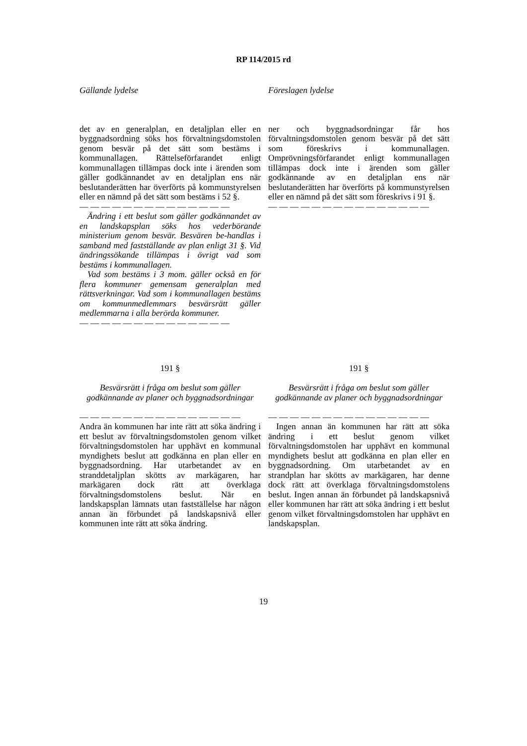RP 114/2015 rd
Gällande lydelse Föreslagen lydelse
det av en generalplan, en detaljplan eller en byggnadsordning söks hos förvaltningsdomstolen genom besvär på det sätt som bestäms i kommunallagen. Rättelseförfarandet enligt kommunallagen tillämpas dock inte i ärenden som gäller godkännandet av en detaljplan ens när beslutanderätten har överförts på kommunstyrelsen eller en nämnd på det sätt som bestäms i 52 §.
— — — — — — — — — — — — — —
Ändring i ett beslut som gäller godkännandet av en landskapsplan söks hos vederbörande ministerium genom besvär. Besvären be-handlas i samband med fastställande av plan enligt 31 §. Vid ändringssökande tillämpas i övrigt vad som bestäms i kommunallagen.
Vad som bestäms i 3 mom. gäller också en för flera kommuner gemensam generalplan med rättsverkningar. Vad som i kommunallagen bestäms om kommunmedlemmars besvärsrätt gäller medlemmarna i alla berörda kommuner.
— — — — — — — — — — — — — —
ner och byggnadsordningar får hos förvaltningsdomstolen genom besvär på det sätt som föreskrivs i kommunallagen. Omprövningsförfarandet enligt kommunallagen tillämpas dock inte i ärenden som gäller godkännande av en detaljplan ens när beslutanderätten har överförts på kommunstyrelsen eller en nämnd på det sätt som föreskrivs i 91 §.
— — — — — — — — — — — — — — —
191 §
Besvärsrätt i fråga om beslut som gäller godkännande av planer och byggnadsordningar
— — — — — — — — — — — — — — —
Andra än kommunen har inte rätt att söka ändring i ett beslut av förvaltningsdomstolen genom vilket förvaltningsdomstolen har upphävt en kommunal myndighets beslut att godkänna en plan eller en byggnadsordning. Har utarbetandet av en stranddetaljplan skötts av markägaren, har markägaren dock rätt att överklaga förvaltningsdomstolens beslut. När en landskapsplan lämnats utan fastställelse har någon annan än förbundet på landskapsnivå eller kommunen inte rätt att söka ändring.
191 §
Besvärsrätt i fråga om beslut som gäller godkännande av planer och byggnadsordningar
— — — — — — — — — — — — — — —
Ingen annan än kommunen har rätt att söka ändring i ett beslut genom vilket förvaltningsdomstolen har upphävt en kommunal myndighets beslut att godkänna en plan eller en byggnadsordning. Om utarbetandet av en strandplan har skötts av markägaren, har denne dock rätt att överklaga förvaltningsdomstolens beslut. Ingen annan än förbundet på landskapsnivå eller kommunen har rätt att söka ändring i ett beslut genom vilket förvaltningsdomstolen har upphävt en landskapsplan.
19